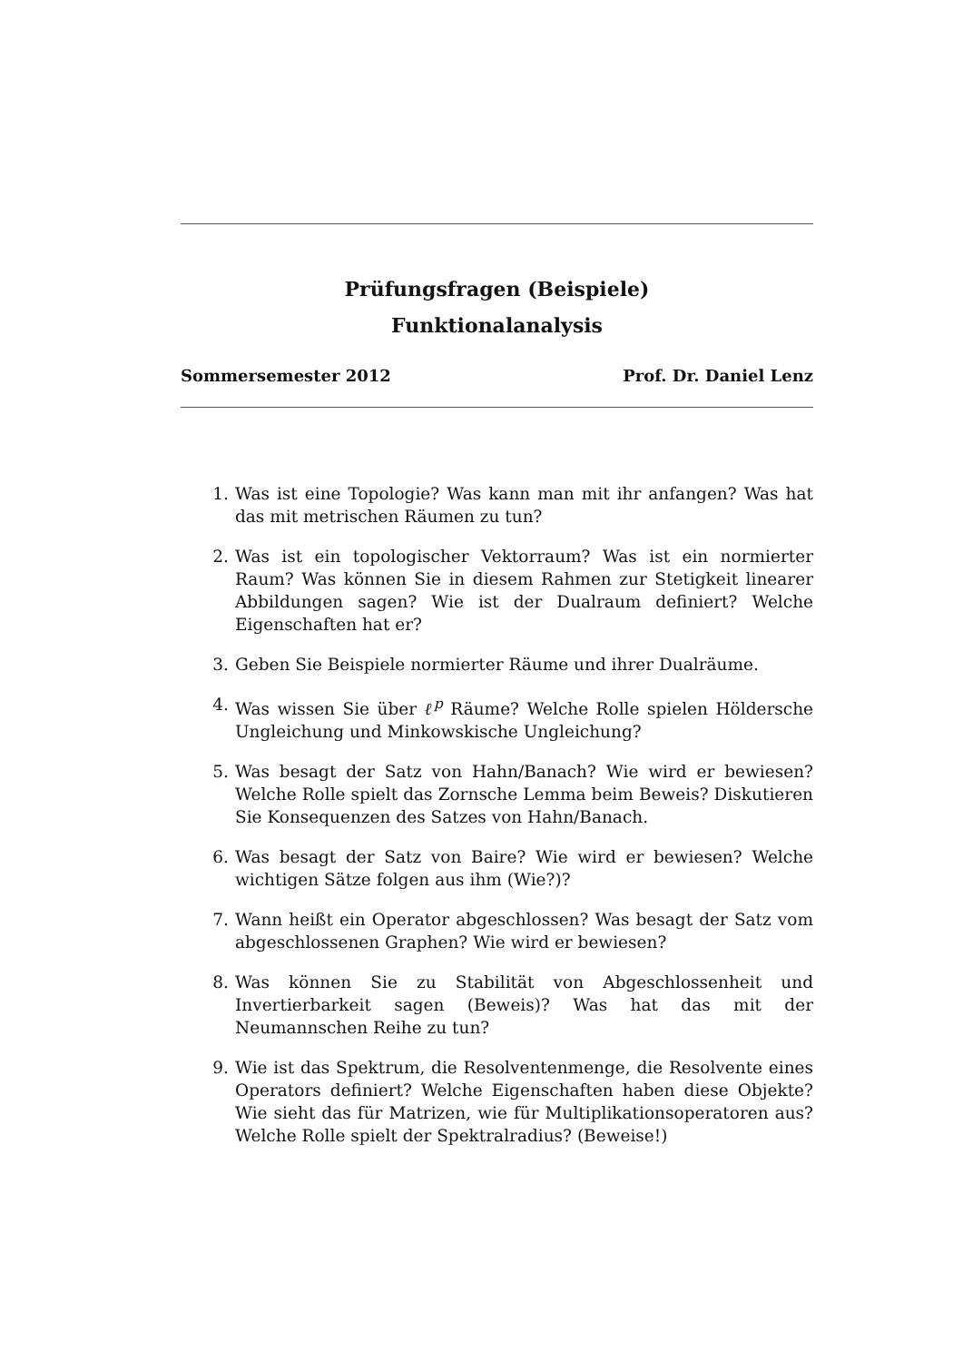Prüfungsfragen (Beispiele)
Funktionalanalysis
Sommersemester 2012 Prof. Dr. Daniel Lenz
1. Was ist eine Topologie? Was kann man mit ihr anfangen? Was hat das mit metrischen Räumen zu tun?
2. Was ist ein topologischer Vektorraum? Was ist ein normierter Raum? Was können Sie in diesem Rahmen zur Stetigkeit linearer Abbildungen sagen? Wie ist der Dualraum definiert? Welche Eigenschaften hat er?
3. Geben Sie Beispiele normierter Räume und ihrer Dualräume.
4. Was wissen Sie über ℓ<sup>p</sup> Räume? Welche Rolle spielen Höldersche Ungleichung und Minkowskische Ungleichung?
5. Was besagt der Satz von Hahn/Banach? Wie wird er bewiesen? Welche Rolle spielt das Zornsche Lemma beim Beweis? Diskutieren Sie Konsequenzen des Satzes von Hahn/Banach.
6. Was besagt der Satz von Baire? Wie wird er bewiesen? Welche wichtigen Sätze folgen aus ihm (Wie?)?
7. Wann heißt ein Operator abgeschlossen? Was besagt der Satz vom abgeschlossenen Graphen? Wie wird er bewiesen?
8. Was können Sie zu Stabilität von Abgeschlossenheit und Invertierbarkeit sagen (Beweis)? Was hat das mit der Neumannschen Reihe zu tun?
9. Wie ist das Spektrum, die Resolventenmenge, die Resolvente eines Operators definiert? Welche Eigenschaften haben diese Objekte? Wie sieht das für Matrizen, wie für Multiplikationsoperatoren aus? Welche Rolle spielt der Spektralradius? (Beweise!)